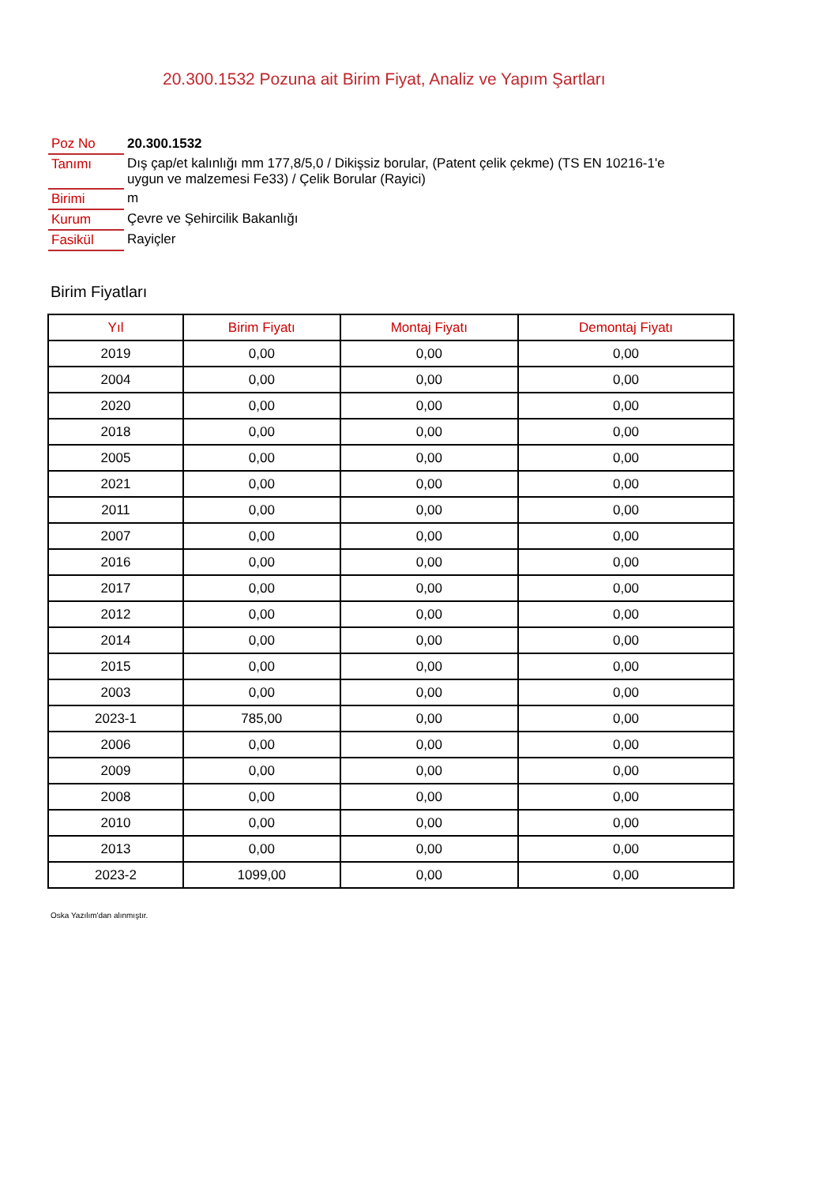20.300.1532 Pozuna ait Birim Fiyat, Analiz ve Yapım Şartları
| Poz No | 20.300.1532 |
| Tanımı | Dış çap/et kalınlığı mm 177,8/5,0 / Dikişsiz borular, (Patent çelik çekme) (TS EN 10216-1'e uygun ve malzemesi Fe33) / Çelik Borular (Rayici) |
| Birimi | m |
| Kurum | Çevre ve Şehircilik Bakanlığı |
| Fasikül | Rayiçler |
Birim Fiyatları
| Yıl | Birim Fiyatı | Montaj Fiyatı | Demontaj Fiyatı |
| --- | --- | --- | --- |
| 2019 | 0,00 | 0,00 | 0,00 |
| 2004 | 0,00 | 0,00 | 0,00 |
| 2020 | 0,00 | 0,00 | 0,00 |
| 2018 | 0,00 | 0,00 | 0,00 |
| 2005 | 0,00 | 0,00 | 0,00 |
| 2021 | 0,00 | 0,00 | 0,00 |
| 2011 | 0,00 | 0,00 | 0,00 |
| 2007 | 0,00 | 0,00 | 0,00 |
| 2016 | 0,00 | 0,00 | 0,00 |
| 2017 | 0,00 | 0,00 | 0,00 |
| 2012 | 0,00 | 0,00 | 0,00 |
| 2014 | 0,00 | 0,00 | 0,00 |
| 2015 | 0,00 | 0,00 | 0,00 |
| 2003 | 0,00 | 0,00 | 0,00 |
| 2023-1 | 785,00 | 0,00 | 0,00 |
| 2006 | 0,00 | 0,00 | 0,00 |
| 2009 | 0,00 | 0,00 | 0,00 |
| 2008 | 0,00 | 0,00 | 0,00 |
| 2010 | 0,00 | 0,00 | 0,00 |
| 2013 | 0,00 | 0,00 | 0,00 |
| 2023-2 | 1099,00 | 0,00 | 0,00 |
Oska Yazılım'dan alınmıştır.